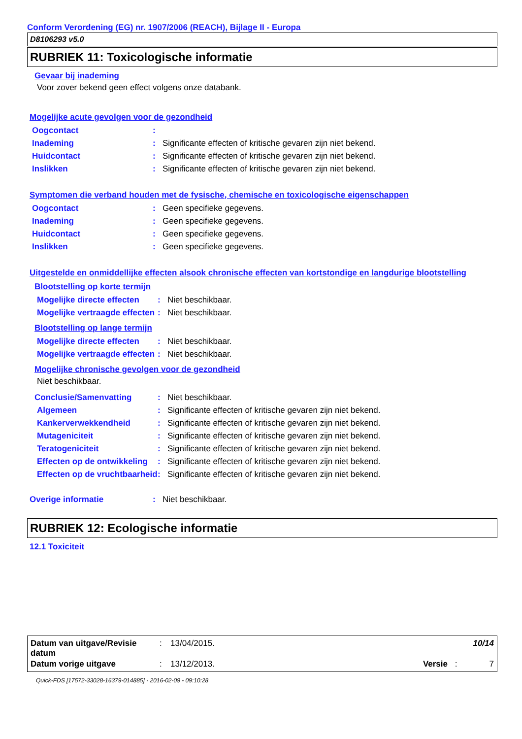Conform Verordening (EG) nr. 1907/2006 (REACH), Bijlage II - Europa
D8106293 v5.0
RUBRIEK 11: Toxicologische informatie
Gevaar bij inademing
Voor zover bekend geen effect volgens onze databank.
Mogelijke acute gevolgen voor de gezondheid
| Oogcontact | : | |
| Inademing | : | Significante effecten of kritische gevaren zijn niet bekend. |
| Huidcontact | : | Significante effecten of kritische gevaren zijn niet bekend. |
| Inslikken | : | Significante effecten of kritische gevaren zijn niet bekend. |
Symptomen die verband houden met de fysische, chemische en toxicologische eigenschappen
| Oogcontact | : | Geen specifieke gegevens. |
| Inademing | : | Geen specifieke gegevens. |
| Huidcontact | : | Geen specifieke gegevens. |
| Inslikken | : | Geen specifieke gegevens. |
Uitgestelde en onmiddellijke effecten alsook chronische effecten van kortstondige en langdurige blootstelling
Blootstelling op korte termijn
| Mogelijke directe effecten | : | Niet beschikbaar. |
| Mogelijke vertraagde effecten | : | Niet beschikbaar. |
Blootstelling op lange termijn
| Mogelijke directe effecten | : | Niet beschikbaar. |
| Mogelijke vertraagde effecten | : | Niet beschikbaar. |
Mogelijke chronische gevolgen voor de gezondheid
Niet beschikbaar.
| Conclusie/Samenvatting | : | Niet beschikbaar. |
| Algemeen | : | Significante effecten of kritische gevaren zijn niet bekend. |
| Kankerverwekkendheid | : | Significante effecten of kritische gevaren zijn niet bekend. |
| Mutageniciteit | : | Significante effecten of kritische gevaren zijn niet bekend. |
| Teratogeniciteit | : | Significante effecten of kritische gevaren zijn niet bekend. |
| Effecten op de ontwikkeling | : | Significante effecten of kritische gevaren zijn niet bekend. |
| Effecten op de vruchtbaarheid | : | Significante effecten of kritische gevaren zijn niet bekend. |
| Overige informatie | : | Niet beschikbaar. |
RUBRIEK 12: Ecologische informatie
12.1 Toxiciteit
| Datum van uitgave/Revisie datum | : | 13/04/2015. | 10/14 | | |
| Datum vorige uitgave | : | 13/12/2013. | Versie | : | 7 |
Quick-FDS [17572-33028-16379-014885] - 2016-02-09 - 09:10:28